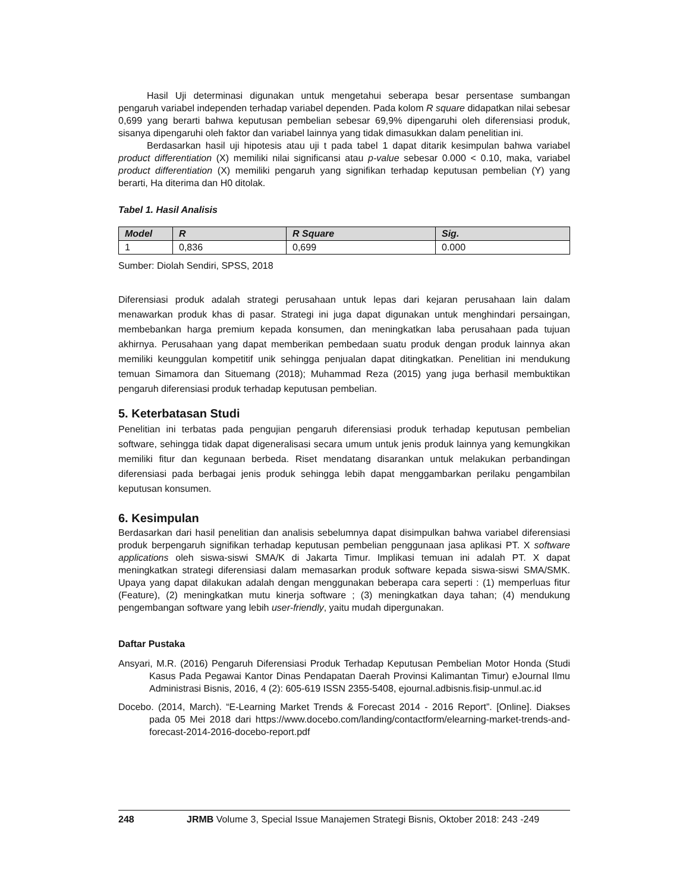Hasil Uji determinasi digunakan untuk mengetahui seberapa besar persentase sumbangan pengaruh variabel independen terhadap variabel dependen. Pada kolom R square didapatkan nilai sebesar 0,699 yang berarti bahwa keputusan pembelian sebesar 69,9% dipengaruhi oleh diferensiasi produk, sisanya dipengaruhi oleh faktor dan variabel lainnya yang tidak dimasukkan dalam penelitian ini.
Berdasarkan hasil uji hipotesis atau uji t pada tabel 1 dapat ditarik kesimpulan bahwa variabel product differentiation (X) memiliki nilai significansi atau p-value sebesar 0.000 < 0.10, maka, variabel product differentiation (X) memiliki pengaruh yang signifikan terhadap keputusan pembelian (Y) yang berarti, Ha diterima dan H0 ditolak.
Tabel 1. Hasil Analisis
| Model | R | R Square | Sig. |
| --- | --- | --- | --- |
| 1 | 0,836 | 0,699 | 0.000 |
Sumber: Diolah Sendiri, SPSS, 2018
Diferensiasi produk adalah strategi perusahaan untuk lepas dari kejaran perusahaan lain dalam menawarkan produk khas di pasar. Strategi ini juga dapat digunakan untuk menghindari persaingan, membebankan harga premium kepada konsumen, dan meningkatkan laba perusahaan pada tujuan akhirnya. Perusahaan yang dapat memberikan pembedaan suatu produk dengan produk lainnya akan memiliki keunggulan kompetitif unik sehingga penjualan dapat ditingkatkan. Penelitian ini mendukung temuan Simamora dan Situemang (2018); Muhammad Reza (2015) yang juga berhasil membuktikan pengaruh diferensiasi produk terhadap keputusan pembelian.
5. Keterbatasan Studi
Penelitian ini terbatas pada pengujian pengaruh diferensiasi produk terhadap keputusan pembelian software, sehingga tidak dapat digeneralisasi secara umum untuk jenis produk lainnya yang kemungkikan memiliki fitur dan kegunaan berbeda. Riset mendatang disarankan untuk melakukan perbandingan diferensiasi pada berbagai jenis produk sehingga lebih dapat menggambarkan perilaku pengambilan keputusan konsumen.
6. Kesimpulan
Berdasarkan dari hasil penelitian dan analisis sebelumnya dapat disimpulkan bahwa variabel diferensiasi produk berpengaruh signifikan terhadap keputusan pembelian penggunaan jasa aplikasi PT. X software applications oleh siswa-siswi SMA/K di Jakarta Timur. Implikasi temuan ini adalah PT. X dapat meningkatkan strategi diferensiasi dalam memasarkan produk software kepada siswa-siswi SMA/SMK. Upaya yang dapat dilakukan adalah dengan menggunakan beberapa cara seperti : (1) memperluas fitur (Feature), (2) meningkatkan mutu kinerja software ; (3) meningkatkan daya tahan; (4) mendukung pengembangan software yang lebih user-friendly, yaitu mudah dipergunakan.
Daftar Pustaka
Ansyari, M.R. (2016) Pengaruh Diferensiasi Produk Terhadap Keputusan Pembelian Motor Honda (Studi Kasus Pada Pegawai Kantor Dinas Pendapatan Daerah Provinsi Kalimantan Timur) eJournal Ilmu Administrasi Bisnis, 2016, 4 (2): 605-619 ISSN 2355-5408, ejournal.adbisnis.fisip-unmul.ac.id
Docebo. (2014, March). “E-Learning Market Trends & Forecast 2014 - 2016 Report”. [Online]. Diakses pada 05 Mei 2018 dari https://www.docebo.com/landing/contactform/elearning-market-trends-and-forecast-2014-2016-docebo-report.pdf
248 JRMB Volume 3, Special Issue Manajemen Strategi Bisnis, Oktober 2018: 243 -249